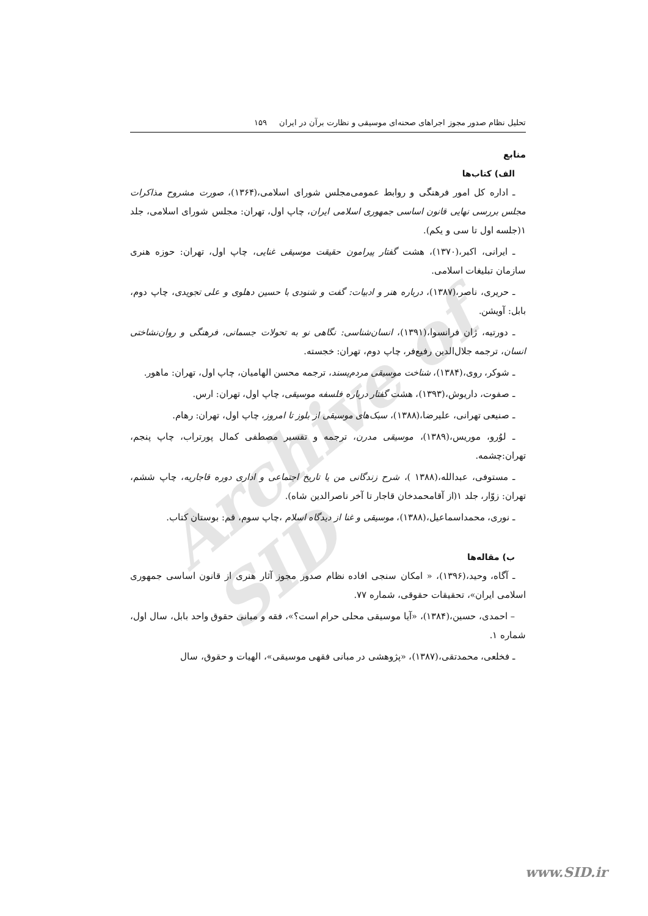Archive of SID
تحلیل نظام صدور مجوز اجراهای صحنه‌ای موسیقی و نظارت برآن در ایران ۱۵۹
منابع
الف) کتاب‌ها
ـ اداره کل امور فرهنگی و روابط عمومی‌مجلس شورای اسلامی،(۱۳۶۴)، صورت مشروح مذاکرات مجلس بررسی نهایی قانون اساسی جمهوری اسلامی ایران، چاپ اول، تهران: مجلس شورای اسلامی، جلد ۱(جلسه اول تا سی و یکم).
ـ ایرانی، اکبر،(۱۳۷۰)، هشت گفتار پیرامون حقیقت موسیقی غنایی، چاپ اول، تهران: حوزه هنری سازمان تبلیغات اسلامی.
ـ حریری، ناصر،(۱۳۸۷)، درباره هنر و ادبیات: گفت و شنودی با حسین دهلوی و علی تجویدی، چاپ دوم، بابل: آویشن.
ـ دورتیه، ژان فرانسوا،(۱۳۹۱)، انسان‌شناسی: نگاهی نو به تحولات جسمانی، فرهنگی و روان‌نشاختی انسان، ترجمه جلال‌الدین رفیع‌فر، چاپ دوم، تهران: خجسته.
ـ شوکر، روی،(۱۳۸۴)، شناخت موسیقی مردم‌پسند، ترجمه محسن الهامیان، چاپ اول، تهران: ماهور.
ـ صفوت، داریوش،(۱۳۹۳)، هشت گفتار درباره فلسفه موسیقی، چاپ اول، تهران: ارس.
ـ صنیعی تهرانی، علیرضا،(۱۳۸۸)، سبک‌های موسیقی از بلوز تا امروز، چاپ اول، تهران: رهام.
ـ لوُرو، موریس،(۱۳۸۹)، موسیقی مدرن، ترجمه و تفسیر مصطفی کمال پورتراب، چاپ پنجم، تهران:چشمه.
ـ مستوفی، عبدالله،(۱۳۸۸ )، شرح زندگانی من یا تاریخ اجتماعی و اداری دوره قاجاریه، چاپ ششم، تهران: زوّار، جلد ۱(از آقامحمدخان قاجار تا آخر ناصرالدین شاه).
ـ نوری، محمداسماعیل،(۱۳۸۸)، موسیقی و غنا از دیدگاه اسلام ،چاپ سوم، قم: بوستان کتاب.
ب) مقاله‌ها
ـ آگاه، وحید،(۱۳۹۶)، « امکان سنجی افاده نظام صدور مجوز آثار هنری از قانون اساسی جمهوری اسلامی ایران»، تحقیقات حقوقی، شماره ۷۷.
– احمدی، حسین،(۱۳۸۴)، «آیا موسیقی محلی حرام است؟»، فقه و مبانی حقوق واحد بابل، سال اول، شماره ۱.
ـ فخلعی، محمدتقی،(۱۳۸۷)، «پژوهشی در مبانی فقهی موسیقی»، الهیات و حقوق، سال
www.SID.ir